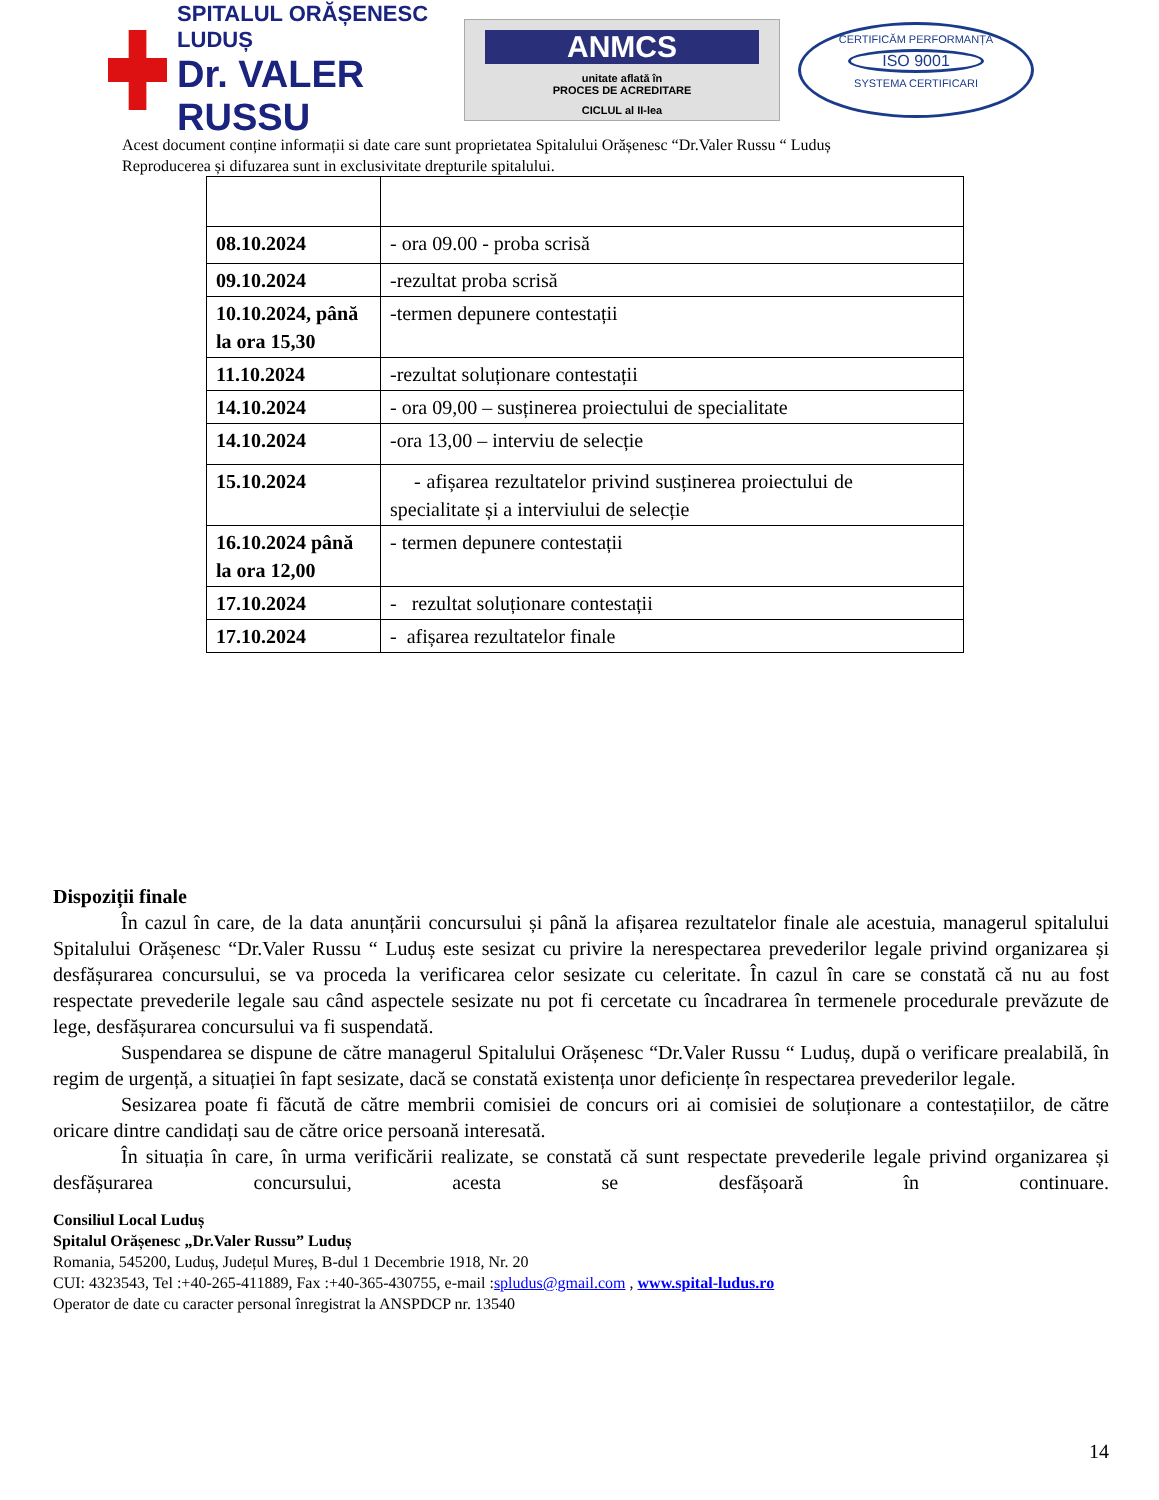SPITALUL ORĂȘENESC LUDUȘ
Dr. VALER RUSSU
ANMCS
unitate aflată în
PROCES DE ACREDITARE
CICLUL al II-lea
CERTIFICĂM PERFORMANȚA
ISO 9001
SYSTEMA CERTIFICARI
Acest document conține informații si date care sunt proprietatea Spitalului Orășenesc “Dr.Valer Russu “ Luduș
Reproducerea și difuzarea sunt in exclusivitate drepturile spitalului.
| 08.10.2024 | - ora 09.00 - proba scrisă |
| 09.10.2024 | -rezultat proba scrisă |
| 10.10.2024, până la ora 15,30 | -termen depunere contestații |
| 11.10.2024 | -rezultat soluționare contestații |
| 14.10.2024 | - ora 09,00 – susținerea proiectului de specialitate |
| 14.10.2024 | -ora 13,00 – interviu de selecție |
| 15.10.2024 | - afișarea rezultatelor privind susținerea proiectului de specialitate și a interviului de selecție |
| 16.10.2024 până la ora 12,00 | - termen depunere contestații |
| 17.10.2024 | - rezultat soluționare contestații |
| 17.10.2024 | - afișarea rezultatelor finale |
Dispoziții finale
În cazul în care, de la data anunțării concursului și până la afișarea rezultatelor finale ale acestuia, managerul spitalului Spitalului Orășenesc “Dr.Valer Russu “ Luduș este sesizat cu privire la nerespectarea prevederilor legale privind organizarea și desfășurarea concursului, se va proceda la verificarea celor sesizate cu celeritate. În cazul în care se constată că nu au fost respectate prevederile legale sau când aspectele sesizate nu pot fi cercetate cu încadrarea în termenele procedurale prevăzute de lege, desfășurarea concursului va fi suspendată.
Suspendarea se dispune de către managerul Spitalului Orășenesc “Dr.Valer Russu “ Luduș, după o verificare prealabilă, în regim de urgență, a situației în fapt sesizate, dacă se constată existența unor deficiențe în respectarea prevederilor legale.
Sesizarea poate fi făcută de către membrii comisiei de concurs ori ai comisiei de soluționare a contestațiilor, de către oricare dintre candidați sau de către orice persoană interesată.
În situația în care, în urma verificării realizate, se constată că sunt respectate prevederile legale privind organizarea și desfășurarea concursului, acesta se desfășoară în continuare.
Consiliul Local Luduș
Spitalul Orășenesc „Dr.Valer Russu” Luduș
Romania, 545200, Luduș, Județul Mureș, B-dul 1 Decembrie 1918, Nr. 20
CUI: 4323543, Tel :+40-265-411889, Fax :+40-365-430755, e-mail :spludus@gmail.com , www.spital-ludus.ro
Operator de date cu caracter personal înregistrat la ANSPDCP nr. 13540
14